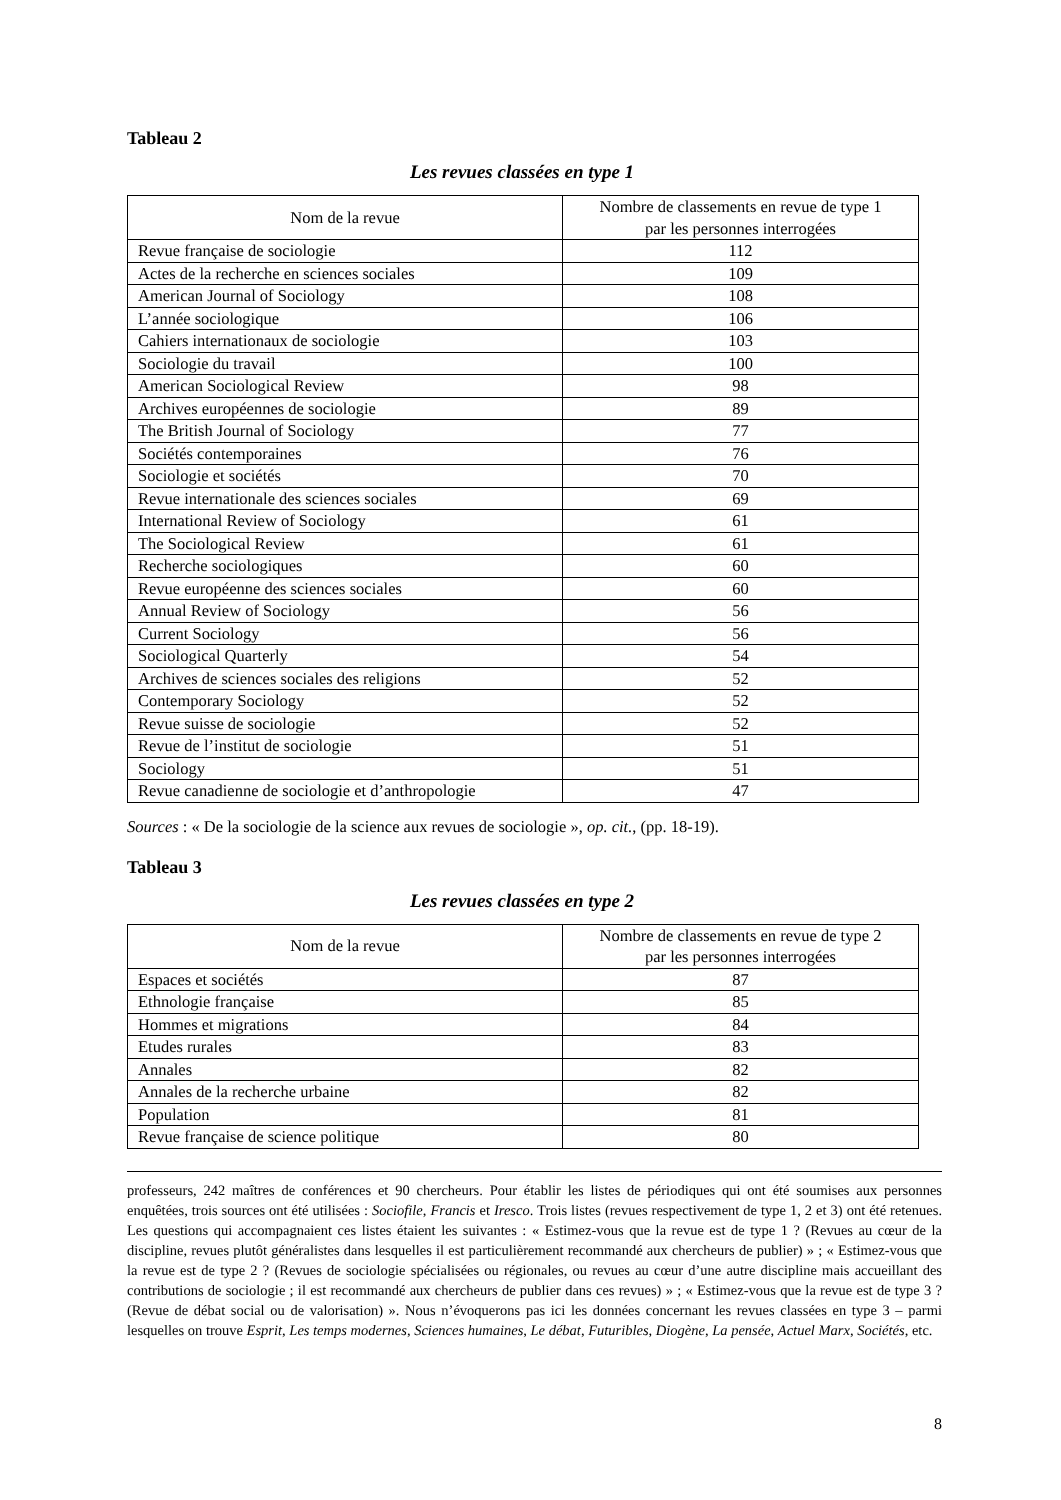Tableau 2
Les revues classées en type 1
| Nom de la revue | Nombre de classements en revue de type 1 par les personnes interrogées |
| --- | --- |
| Revue française de sociologie | 112 |
| Actes de la recherche en sciences sociales | 109 |
| American Journal of Sociology | 108 |
| L’année sociologique | 106 |
| Cahiers internationaux de sociologie | 103 |
| Sociologie du travail | 100 |
| American Sociological Review | 98 |
| Archives européennes de sociologie | 89 |
| The British Journal of Sociology | 77 |
| Sociétés contemporaines | 76 |
| Sociologie et sociétés | 70 |
| Revue internationale des sciences sociales | 69 |
| International Review of Sociology | 61 |
| The Sociological Review | 61 |
| Recherche sociologiques | 60 |
| Revue européenne des sciences sociales | 60 |
| Annual Review of Sociology | 56 |
| Current Sociology | 56 |
| Sociological Quarterly | 54 |
| Archives de sciences sociales des religions | 52 |
| Contemporary Sociology | 52 |
| Revue suisse de sociologie | 52 |
| Revue de l’institut de sociologie | 51 |
| Sociology | 51 |
| Revue canadienne de sociologie et d’anthropologie | 47 |
Sources : « De la sociologie de la science aux revues de sociologie », op. cit., (pp. 18-19).
Tableau 3
Les revues classées en type 2
| Nom de la revue | Nombre de classements en revue de type 2 par les personnes interrogées |
| --- | --- |
| Espaces et sociétés | 87 |
| Ethnologie française | 85 |
| Hommes et migrations | 84 |
| Etudes rurales | 83 |
| Annales | 82 |
| Annales de la recherche urbaine | 82 |
| Population | 81 |
| Revue française de science politique | 80 |
professeurs, 242 maîtres de conférences et 90 chercheurs. Pour établir les listes de périodiques qui ont été soumises aux personnes enquêtées, trois sources ont été utilisées : Sociofile, Francis et Iresco. Trois listes (revues respectivement de type 1, 2 et 3) ont été retenues. Les questions qui accompagnaient ces listes étaient les suivantes : « Estimez-vous que la revue est de type 1 ? (Revues au cœur de la discipline, revues plutôt généralistes dans lesquelles il est particulièrement recommandé aux chercheurs de publier) » ; « Estimez-vous que la revue est de type 2 ? (Revues de sociologie spécialisées ou régionales, ou revues au cœur d’une autre discipline mais accueillant des contributions de sociologie ; il est recommandé aux chercheurs de publier dans ces revues) » ; « Estimez-vous que la revue est de type 3 ? (Revue de débat social ou de valorisation) ». Nous n’évoquerons pas ici les données concernant les revues classées en type 3 – parmi lesquelles on trouve Esprit, Les temps modernes, Sciences humaines, Le débat, Futuribles, Diogène, La pensée, Actuel Marx, Sociétés, etc.
8